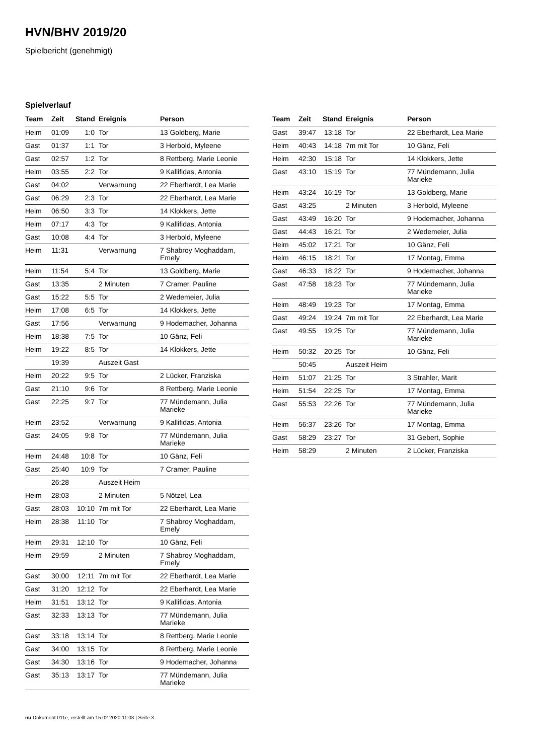HVN/BHV 2019/20
Spielbericht (genehmigt)
Spielverlauf
| Team | Zeit | Stand | Ereignis | Person |
| --- | --- | --- | --- | --- |
| Heim | 01:09 | 1:0 | Tor | 13 Goldberg, Marie |
| Gast | 01:37 | 1:1 | Tor | 3 Herbold, Myleene |
| Gast | 02:57 | 1:2 | Tor | 8 Rettberg, Marie Leonie |
| Heim | 03:55 | 2:2 | Tor | 9 Kallifidas, Antonia |
| Gast | 04:02 | | Verwarnung | 22 Eberhardt, Lea Marie |
| Gast | 06:29 | 2:3 | Tor | 22 Eberhardt, Lea Marie |
| Heim | 06:50 | 3:3 | Tor | 14 Klokkers, Jette |
| Heim | 07:17 | 4:3 | Tor | 9 Kallifidas, Antonia |
| Gast | 10:08 | 4:4 | Tor | 3 Herbold, Myleene |
| Heim | 11:31 | | Verwarnung | 7 Shabroy Moghaddam, Emely |
| Heim | 11:54 | 5:4 | Tor | 13 Goldberg, Marie |
| Gast | 13:35 | | 2 Minuten | 7 Cramer, Pauline |
| Gast | 15:22 | 5:5 | Tor | 2 Wedemeier, Julia |
| Heim | 17:08 | 6:5 | Tor | 14 Klokkers, Jette |
| Gast | 17:56 | | Verwarnung | 9 Hodemacher, Johanna |
| Heim | 18:38 | 7:5 | Tor | 10 Gänz, Feli |
| Heim | 19:22 | 8:5 | Tor | 14 Klokkers, Jette |
| | 19:39 | | Auszeit Gast | |
| Heim | 20:22 | 9:5 | Tor | 2 Lücker, Franziska |
| Gast | 21:10 | 9:6 | Tor | 8 Rettberg, Marie Leonie |
| Gast | 22:25 | 9:7 | Tor | 77 Mündemann, Julia Marieke |
| Heim | 23:52 | | Verwarnung | 9 Kallifidas, Antonia |
| Gast | 24:05 | 9:8 | Tor | 77 Mündemann, Julia Marieke |
| Heim | 24:48 | 10:8 | Tor | 10 Gänz, Feli |
| Gast | 25:40 | 10:9 | Tor | 7 Cramer, Pauline |
| | 26:28 | | Auszeit Heim | |
| Heim | 28:03 | | 2 Minuten | 5 Nötzel, Lea |
| Gast | 28:03 | 10:10 | 7m mit Tor | 22 Eberhardt, Lea Marie |
| Heim | 28:38 | 11:10 | Tor | 7 Shabroy Moghaddam, Emely |
| Heim | 29:31 | 12:10 | Tor | 10 Gänz, Feli |
| Heim | 29:59 | | 2 Minuten | 7 Shabroy Moghaddam, Emely |
| Gast | 30:00 | 12:11 | 7m mit Tor | 22 Eberhardt, Lea Marie |
| Gast | 31:20 | 12:12 | Tor | 22 Eberhardt, Lea Marie |
| Heim | 31:51 | 13:12 | Tor | 9 Kallifidas, Antonia |
| Gast | 32:33 | 13:13 | Tor | 77 Mündemann, Julia Marieke |
| Gast | 33:18 | 13:14 | Tor | 8 Rettberg, Marie Leonie |
| Gast | 34:00 | 13:15 | Tor | 8 Rettberg, Marie Leonie |
| Gast | 34:30 | 13:16 | Tor | 9 Hodemacher, Johanna |
| Gast | 35:13 | 13:17 | Tor | 77 Mündemann, Julia Marieke |
| Team | Zeit | Stand | Ereignis | Person |
| --- | --- | --- | --- | --- |
| Gast | 39:47 | 13:18 | Tor | 22 Eberhardt, Lea Marie |
| Heim | 40:43 | 14:18 | 7m mit Tor | 10 Gänz, Feli |
| Heim | 42:30 | 15:18 | Tor | 14 Klokkers, Jette |
| Gast | 43:10 | 15:19 | Tor | 77 Mündemann, Julia Marieke |
| Heim | 43:24 | 16:19 | Tor | 13 Goldberg, Marie |
| Gast | 43:25 | | 2 Minuten | 3 Herbold, Myleene |
| Gast | 43:49 | 16:20 | Tor | 9 Hodemacher, Johanna |
| Gast | 44:43 | 16:21 | Tor | 2 Wedemeier, Julia |
| Heim | 45:02 | 17:21 | Tor | 10 Gänz, Feli |
| Heim | 46:15 | 18:21 | Tor | 17 Montag, Emma |
| Gast | 46:33 | 18:22 | Tor | 9 Hodemacher, Johanna |
| Gast | 47:58 | 18:23 | Tor | 77 Mündemann, Julia Marieke |
| Heim | 48:49 | 19:23 | Tor | 17 Montag, Emma |
| Gast | 49:24 | 19:24 | 7m mit Tor | 22 Eberhardt, Lea Marie |
| Gast | 49:55 | 19:25 | Tor | 77 Mündemann, Julia Marieke |
| Heim | 50:32 | 20:25 | Tor | 10 Gänz, Feli |
| | 50:45 | | Auszeit Heim | |
| Heim | 51:07 | 21:25 | Tor | 3 Strahler, Marit |
| Heim | 51:54 | 22:25 | Tor | 17 Montag, Emma |
| Gast | 55:53 | 22:26 | Tor | 77 Mündemann, Julia Marieke |
| Heim | 56:37 | 23:26 | Tor | 17 Montag, Emma |
| Gast | 58:29 | 23:27 | Tor | 31 Gebert, Sophie |
| Heim | 58:29 | | 2 Minuten | 2 Lücker, Franziska |
nu.Dokument 011e, erstellt am 15.02.2020 11:03 | Seite 3